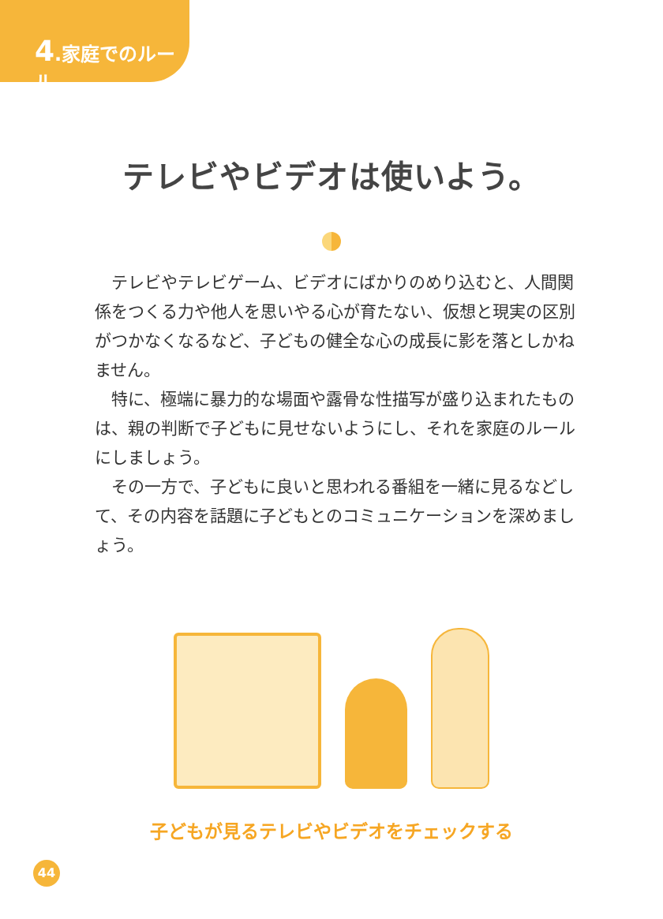4.家庭でのルール
テレビやビデオは使いよう。
テレビやテレビゲーム、ビデオにばかりのめり込むと、人間関係をつくる力や他人を思いやる心が育たない、仮想と現実の区別がつかなくなるなど、子どもの健全な心の成長に影を落としかねません。
特に、極端に暴力的な場面や露骨な性描写が盛り込まれたものは、親の判断で子どもに見せないようにし、それを家庭のルールにしましょう。
その一方で、子どもに良いと思われる番組を一緒に見るなどして、その内容を話題に子どもとのコミュニケーションを深めましょう。
子どもが見るテレビやビデオをチェックする
44